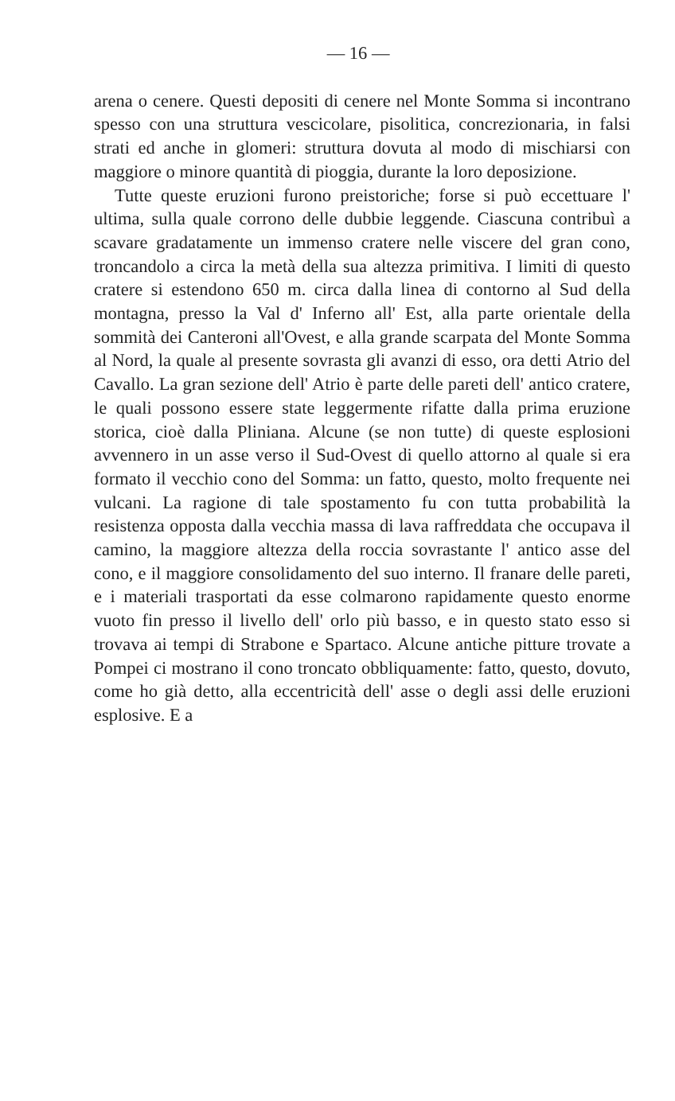— 16 —
arena o cenere. Questi depositi di cenere nel Monte Somma si incontrano spesso con una struttura vescicolare, pisolitica, concrezionaria, in falsi strati ed anche in glomeri: struttura dovuta al modo di mischiarsi con maggiore o minore quantità di pioggia, durante la loro deposizione.
Tutte queste eruzioni furono preistoriche; forse si può eccettuare l' ultima, sulla quale corrono delle dubbie leggende. Ciascuna contribuì a scavare gradatamente un immenso cratere nelle viscere del gran cono, troncandolo a circa la metà della sua altezza primitiva. I limiti di questo cratere si estendono 650 m. circa dalla linea di contorno al Sud della montagna, presso la Val d' Inferno all' Est, alla parte orientale della sommità dei Canteroni all'Ovest, e alla grande scarpata del Monte Somma al Nord, la quale al presente sovrasta gli avanzi di esso, ora detti Atrio del Cavallo. La gran sezione dell' Atrio è parte delle pareti dell' antico cratere, le quali possono essere state leggermente rifatte dalla prima eruzione storica, cioè dalla Pliniana. Alcune (se non tutte) di queste esplosioni avvennero in un asse verso il Sud-Ovest di quello attorno al quale si era formato il vecchio cono del Somma: un fatto, questo, molto frequente nei vulcani. La ragione di tale spostamento fu con tutta probabilità la resistenza opposta dalla vecchia massa di lava raffreddata che occupava il camino, la maggiore altezza della roccia sovrastante l' antico asse del cono, e il maggiore consolidamento del suo interno. Il franare delle pareti, e i materiali trasportati da esse colmarono rapidamente questo enorme vuoto fin presso il livello dell' orlo più basso, e in questo stato esso si trovava ai tempi di Strabone e Spartaco. Alcune antiche pitture trovate a Pompei ci mostrano il cono troncato obbliquamente: fatto, questo, dovuto, come ho già detto, alla eccentricità dell' asse o degli assi delle eruzioni esplosive. E a